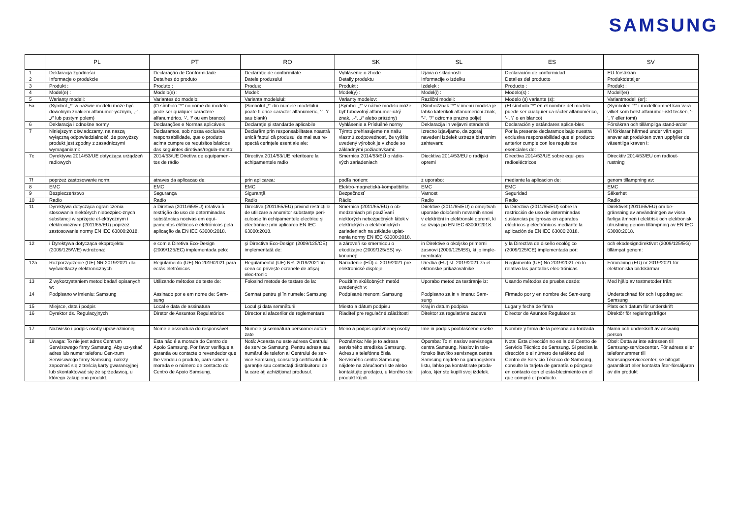SAMSUNG
| | PL | PT | RO | SK | SL | ES | SV |
| --- | --- | --- | --- | --- | --- | --- | --- |
| 1 | Deklaracja zgodności | Declaração de Conformidade | Declaraţie de conformitate | Vyhlásenie o zhode | Izjava o skladnosti | Declaración de conformidad | EU-försäkran |
| 2 | Informacje o produkcie | Detalhes do produto | Datele produsului | Detaily produktu | Informacije o izdelku | Detalles del producto | Produktdetaljer |
| 3 | Produkt : | Produto : | Produs: | Produkt : | Izdelek : | Producto : | Produkt : |
| 4 | Model(e) : | Modelo(s) : | Model: | Model(y) : | Model(i) : | Modelo(s) : | Modell(er) : |
| 5 | Warianty modeli: | Variantes do modelo: | Varianta modelului: | Varianty modelov: | Različni modeli: | Modelo (s) variante (s): | Variantmodell (er): |
| 5a | (Symbol „*” w nazwie modelu może być dowolnym znakiem alfanumer-ycznym, „-”, „/” lub pustym polem) | (O símbolo "*" no nome do modelo pode ser qualquer caractere alfanumérico, '-', '/' ou em branco) | (Simbolul „*” din numele modelului poate fi orice caracter alfanumeric, '-', '/' sau blank) | (Symbol „*“ v názve modelu môže byť ľubovoľný alfanumer-ický znak, „-“, „/“ alebo prázdny) | (Simbol/znak "*" v imenu modela je lahko katerikoli alfanumerični znak, "-", "/" oziroma prazno polje) | (El símbolo "*" en el nombre del modelo puede ser cualquier ca-rácter alfanumérico, '-', '/' o en blanco) | (Symbolen "*" i modellnamnet kan vara vilket som helst alfanumer-iskt tecken, '-', '/' eller tomt) |
| 6 | Deklaracja i odnośne normy | Declarações e Normas aplicáveis | Declaraţie şi standarde aplicabile | Vyhlásenie a Príslušné normy | Deklaracija in veljavni standardi | Declaración y estándares aplica-bles | Försäkran och tillämpliga stand-arder |
| 7 | Niniejszym oświadczamy, na naszą wyłączną odpowiedzialność, że powyższy produkt jest zgodny z zasadniczymi wymaganiami: | Declaramos, sob nossa exclusiva responsabilidade, que o produto acima cumpre os requisitos básicos das seguintes diretivas/regula-mento: | Declarăm prin responsabilitatea noastră unică faptul că produsul de mai sus re-spectă cerințele esențiale ale: | Týmto prehlasujeme na našu vlastnú zodpovednosť, že vyššie uvedený výrobok je v zhode so základnými požiadavkami: | Izrecno izjavljamo, da zgoraj navedeni izdelek ustreza bistvenim zahtevam: | Por la presente declaramos bajo nuestra exclusiva responsabilidad que el producto anterior cumple con los requisitos esenciales de: | Vi förklarar härmed under vårt eget ansvar att produkten ovan uppfyller de väsentliga kraven i: |
| 7c | Dyrektywa 2014/53/UE dotycząca urządzeń radiowych | 2014/53/UE Diretiva de equipamen-tos de rádio | Directiva 2014/53/UE referitoare la echipamentele radio | Smernica 2014/53/EÚ o rádio-vých zariadeniach | Diecktiva 2014/53/EU o radijski opremi | Directiva 2014/53/UE sobre equi-pos radioeléctricos | Direcktiv 2014/53/EU om radiout-rustning |
| 7f | poprzez zastosowanie norm: | atraves da aplicacao de: | prin aplicarea: | podľa noriem: | z uporabo: | mediante la aplicacion de: | genom tillampning av: |
| 8 | EMC | EMC | EMC | Elektro-magnetická-kompatibilita | EMC | EMC | EMC |
| 9 | Bezpieczeństwo | Segurança | Siguranţă | Bezpečnosť | Varnost | Seguridad | Säkerhet |
| 10 | Radio | Radio | Radio | Rádio | Radio | Radio | Radio |
| 11 | Dyrektywa dotycząca ograniczenia stosowania niektórych niebezpiec-znych substancji w sprzęcie el-ektrycznym i elektronicznym (2011/65/EU) poprzez zastosowanie normy EN IEC 63000:2018. | a Diretiva (2011/65/EU) relativa à restrição do uso de determinadas substâncias nocivas em equi-pamentos elétricos e eletrónicos pela aplicação da EN IEC 63000:2018. | Directiva (2011/65/EU) privind restricţiile de utilizare a anumitor substanţe peri-culoase în echipamentele electrice şi electronice prin aplicarea EN IEC 63000:2018. | Smernica (2011/65/EU) o ob-medzeniach pri používaní niektorých nebezpečných látok v elektrických a elektronických zariadeniach na základe uplat-nenia normy EN IEC 63000:2018. | Direktive (2011/65/EU) o omejitvah uporabe določenih nevarnih snovi v električni in elektronski opremi, ki se izvaja po EN IEC 63000:2018. | la Directiva (2011/65/EU) sobre la restricción de uso de determinadas sustancias peligrosas en aparatos eléctricos y electrónicos mediante la aplicación de EN IEC 63000:2018. | Direktivet (2011/65/EU) om be-gränsning av användningen av vissa farliga ämnen i elektrisk och elektronisk utrustning genom tillämpning av EN IEC 63000:2018. |
| 12 | i Dyrektywa dotycząca ekoprojektu (2009/125/WE) wdrożona: | e com a Diretiva Eco-Design (2009/125/EC) implementada pelo: | şi Directiva Eco-Design (2009/125/CE) implementată de: | a zároveň so smernicou o ekodizajne (2009/125/ES) vy-konanej: | in Direktive o okoljsko primerni zasnovi (2009/125/ES), ki jo imple-mentirala: | y la Directiva de diseño ecológico (2009/125/CE) implementada por: | och ekodesigndirektivet (2009/125/EG) tillämpat genom: |
| 12a | Rozporządzenie (UE) NR 2019/2021 dla wyświetlaczy elektronicznych | Regulamento (UE) No 2019/2021 para ecrãs eletrónicos | Regulamentul (UE) NR. 2019/2021 în ceea ce privește ecranele de afișaj elec-tronic | Nariadenie (EÚ) č. 2019/2021 pre elektronické displeje | Uredba (EU) št. 2019/2021 za el-ektronske prikazovalnike | Reglamento (UE) No 2019/2021 en lo relativo las pantallas elec-trónicas | Förordning (EU) nr 2019/2021 för elektroniska bildskärmar |
| 13 | Z wykorzystaniem metod badań opisanych w: | Utilizando métodos de teste de: | Folosind metode de testare de la: | Použitím skúšobných metód uvedených v: | Uporabo metod za testiranje iz: | Usando métodos de prueba desde: | Med hjälp av testmetoder från: |
| 14 | Podpisano w imieniu: Samsung | Assinado por e em nome de: Sam-sung | Semnat pentru şi în numele: Samsung | Podpísané menom: Samsung | Podpisano za in v imenu: Sam-sung | Firmado por y en nombre de: Sam-sung | Undertecknad för och i uppdrag av: Samsung |
| 15 | Miejsce, data i podpis | Local e data de assinatura | Locul şi data semnăturii | Miesto a dátum podpisu | Kraj in datum podpisa | Lugar y fecha de firma | Plats och datum för underskrift |
| 16 | Dyrektor ds. Regulacyjnych | Diretor de Assuntos Regulatórios | Director al afacerilor de reglementare | Riaditeľ pre regulačné záležitosti | Direktor za regulativne zadeve | Director de Asuntos Regulatorios | Direktör för regleringsfrågor |
| 17 | Nazwisko i podpis osoby upow-ażnionej | Nome e assinatura do responsável | Numele şi semnătura persoanei autori-zate | Meno a podpis oprávnenej osoby | Ime in podpis pooblaščene osebe | Nombre y firma de la persona au-torizada | Namn och underskrift av ansvarig person |
| 18 | Uwaga: To nie jest adres Centrum Serwisowego firmy Samsung. Aby uz-yskać adres lub numer telefonu Cen-trum Serwisowego firmy Samsung, należy zapoznać się z treścią karty gwarancyjnej lub skontaktować się ze sprzedawcą, u którego zakupiono produkt. | Esta não é a morada do Centro de Apoio Samsung. Por favor verifique a garantia ou contacte o revendedor que lhe vendeu o produto, para saber a morada e o número de contacto do Centro de Apoio Samsung. | Notă: Aceasta nu este adresa Centrului de service Samsung. Pentru adresa sau numărul de telefon al Centrului de ser-vice Samsung, consultaţi certificatul de garanţie sau contactaţi distribuitorul de la care aţi achiziţionat produsul. | Poznámka: Nie je to adresa servisného strediska Samsung. Adresu a telefónne čísla Servisného centra Samsung nájdete na záručnom liste alebo kontaktujte predajcu, u ktorého ste produkt kúpili. | Opomba: To ni naslov servisnega centra Samsung. Naslov in tele-fonsko številko servisnega centra Samsung najdete na garancijskem listu, lahko pa kontaktirate proda-jalca, kjer ste kupili svoj izdelek. | Nota: Esta dirección no es la del Centro de Servicio Técnico de Samsung. Si precisa la dirección o el número de teléfono del Centro de Servicio Técnico de Samsung, consulte la tarjeta de garantía o póngase en contacto con el esta-blecimiento en el que compró el producto. | Obs!: Detta är inte adressen till Samsung-servicecenter. För adress eller telefonnummer till Samsungservicecenter, se bifogat garantikort eller kontakta åter-försäljaren av din produkt |